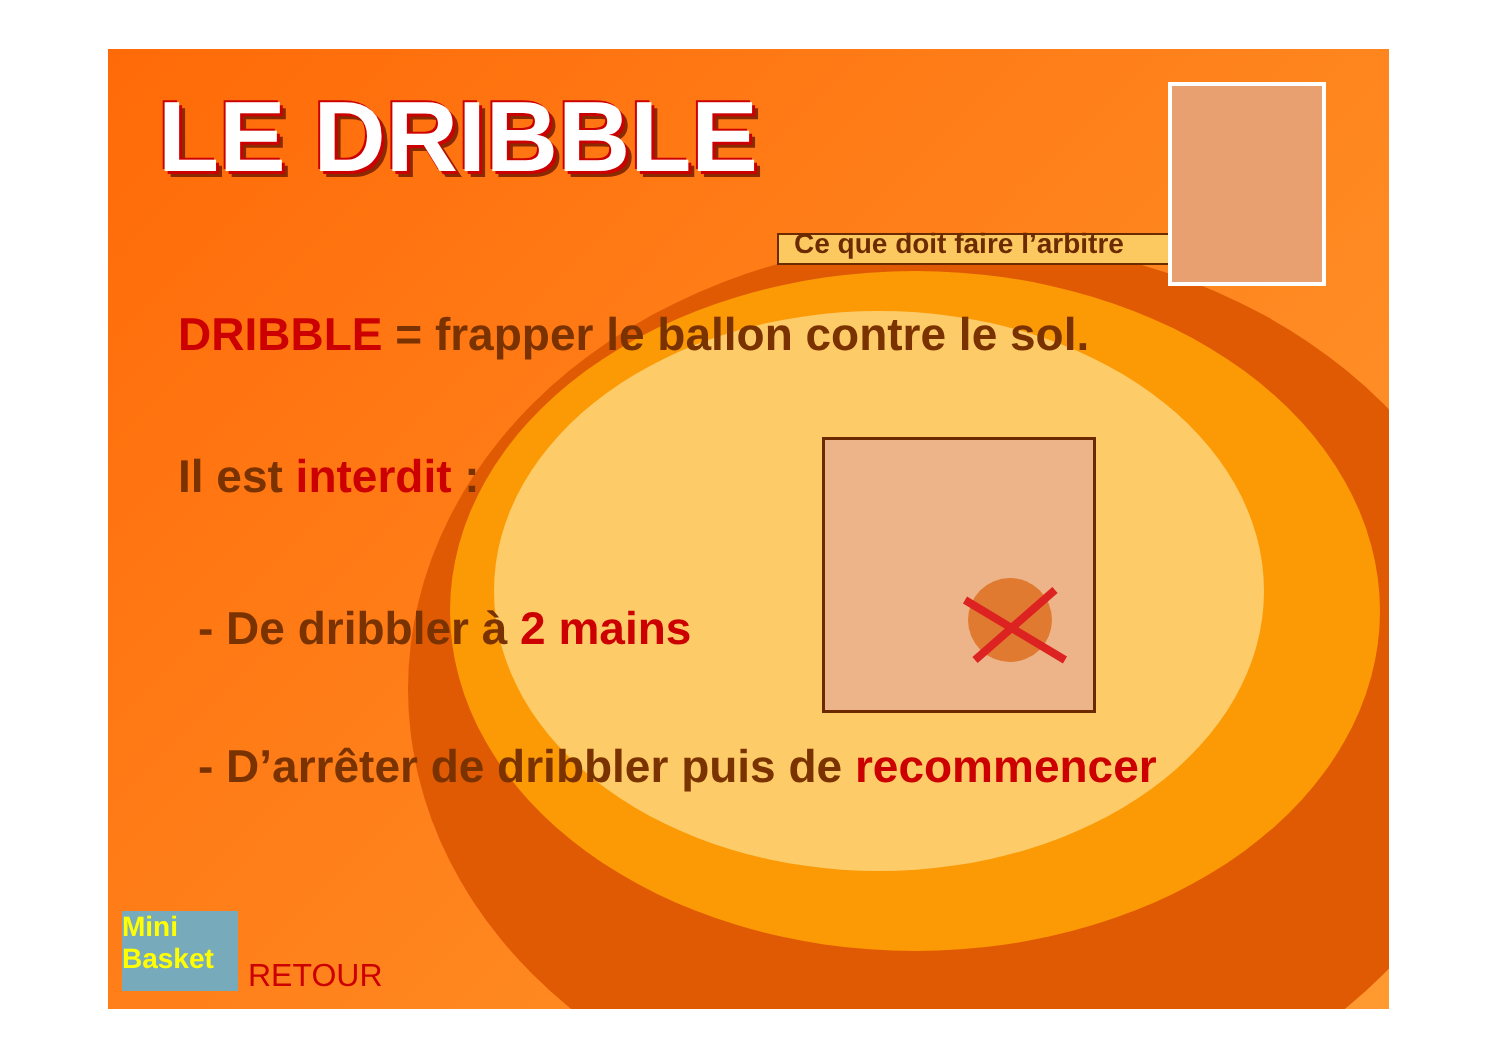LE DRIBBLE
Ce que doit faire l’arbitre
DRIBBLE = frapper le ballon contre le sol.
Il est interdit :
- De dribbler à 2 mains
- D’arrêter de dribbler puis de recommencer
Mini Basket
RETOUR